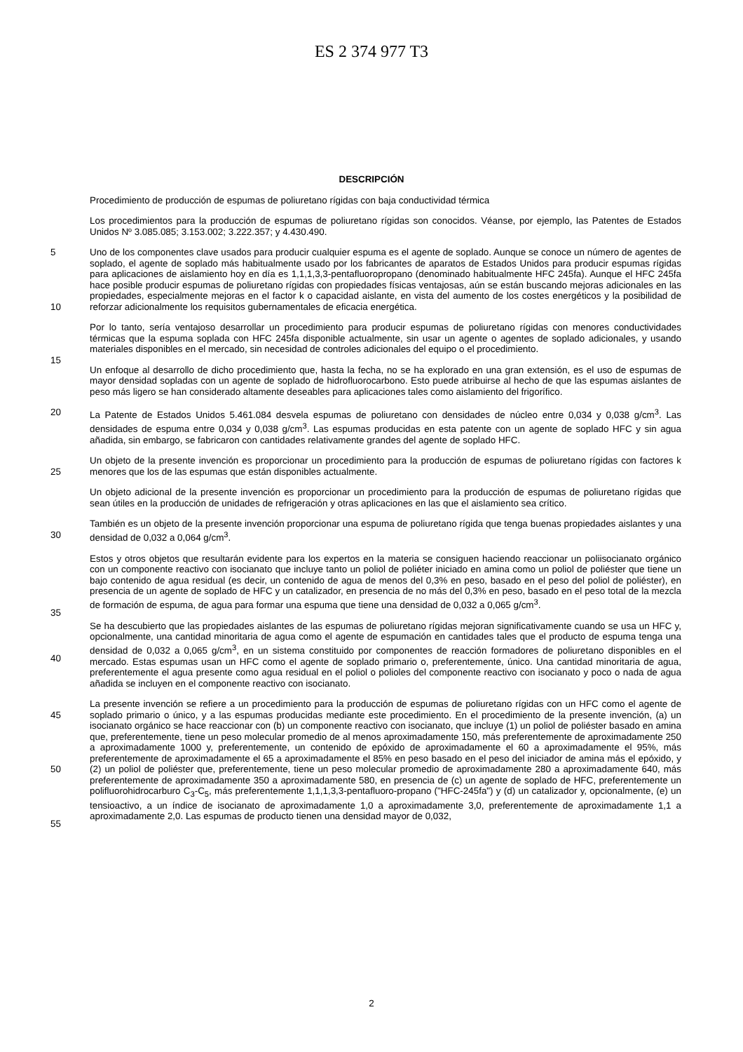ES 2 374 977 T3
DESCRIPCIÓN
Procedimiento de producción de espumas de poliuretano rígidas con baja conductividad térmica
Los procedimientos para la producción de espumas de poliuretano rígidas son conocidos. Véanse, por ejemplo, las Patentes de Estados Unidos Nº 3.085.085; 3.153.002; 3.222.357; y 4.430.490.
5
10
Uno de los componentes clave usados para producir cualquier espuma es el agente de soplado. Aunque se conoce un número de agentes de soplado, el agente de soplado más habitualmente usado por los fabricantes de aparatos de Estados Unidos para producir espumas rígidas para aplicaciones de aislamiento hoy en día es 1,1,1,3,3-pentafluoropropano (denominado habitualmente HFC 245fa). Aunque el HFC 245fa hace posible producir espumas de poliuretano rígidas con propiedades físicas ventajosas, aún se están buscando mejoras adicionales en las propiedades, especialmente mejoras en el factor k o capacidad aislante, en vista del aumento de los costes energéticos y la posibilidad de reforzar adicionalmente los requisitos gubernamentales de eficacia energética.
15 Por lo tanto, sería ventajoso desarrollar un procedimiento para producir espumas de poliuretano rígidas con menores conductividades térmicas que la espuma soplada con HFC 245fa disponible actualmente, sin usar un agente o agentes de soplado adicionales, y usando materiales disponibles en el mercado, sin necesidad de controles adicionales del equipo o el procedimiento.
Un enfoque al desarrollo de dicho procedimiento que, hasta la fecha, no se ha explorado en una gran extensión, es el uso de espumas de mayor densidad sopladas con un agente de soplado de hidrofluorocarbono. Esto puede atribuirse al hecho de que las espumas aislantes de peso más ligero se han considerado altamente deseables para aplicaciones tales como aislamiento del frigorífico.
20 La Patente de Estados Unidos 5.461.084 desvela espumas de poliuretano con densidades de núcleo entre 0,034 y 0,038 g/cm<sup>3</sup>. Las densidades de espuma entre 0,034 y 0,038 g/cm<sup>3</sup>. Las espumas producidas en esta patente con un agente de soplado HFC y sin agua añadida, sin embargo, se fabricaron con cantidades relativamente grandes del agente de soplado HFC.
25 Un objeto de la presente invención es proporcionar un procedimiento para la producción de espumas de poliuretano rígidas con factores k menores que los de las espumas que están disponibles actualmente.
Un objeto adicional de la presente invención es proporcionar un procedimiento para la producción de espumas de poliuretano rígidas que sean útiles en la producción de unidades de refrigeración y otras aplicaciones en las que el aislamiento sea crítico.
30 También es un objeto de la presente invención proporcionar una espuma de poliuretano rígida que tenga buenas propiedades aislantes y una densidad de 0,032 a 0,064 g/cm<sup>3</sup>.
35 Estos y otros objetos que resultarán evidente para los expertos en la materia se consiguen haciendo reaccionar un poliisocianato orgánico con un componente reactivo con isocianato que incluye tanto un poliol de poliéter iniciado en amina como un poliol de poliéster que tiene un bajo contenido de agua residual (es decir, un contenido de agua de menos del 0,3% en peso, basado en el peso del poliol de poliéster), en presencia de un agente de soplado de HFC y un catalizador, en presencia de no más del 0,3% en peso, basado en el peso total de la mezcla de formación de espuma, de agua para formar una espuma que tiene una densidad de 0,032 a 0,065 g/cm<sup>3</sup>.
40 Se ha descubierto que las propiedades aislantes de las espumas de poliuretano rígidas mejoran significativamente cuando se usa un HFC y, opcionalmente, una cantidad minoritaria de agua como el agente de espumación en cantidades tales que el producto de espuma tenga una densidad de 0,032 a 0,065 g/cm<sup>3</sup>, en un sistema constituido por componentes de reacción formadores de poliuretano disponibles en el mercado. Estas espumas usan un HFC como el agente de soplado primario o, preferentemente, único. Una cantidad minoritaria de agua, preferentemente el agua presente como agua residual en el poliol o polioles del componente reactivo con isocianato y poco o nada de agua añadida se incluyen en el componente reactivo con isocianato.
45
50
55
La presente invención se refiere a un procedimiento para la producción de espumas de poliuretano rígidas con un HFC como el agente de soplado primario o único, y a las espumas producidas mediante este procedimiento. En el procedimiento de la presente invención, (a) un isocianato orgánico se hace reaccionar con (b) un componente reactivo con isocianato, que incluye (1) un poliol de poliéster basado en amina que, preferentemente, tiene un peso molecular promedio de al menos aproximadamente 150, más preferentemente de aproximadamente 250 a aproximadamente 1000 y, preferentemente, un contenido de epóxido de aproximadamente el 60 a aproximadamente el 95%, más preferentemente de aproximadamente el 65 a aproximadamente el 85% en peso basado en el peso del iniciador de amina más el epóxido, y (2) un poliol de poliéster que, preferentemente, tiene un peso molecular promedio de aproximadamente 280 a aproximadamente 640, más preferentemente de aproximadamente 350 a aproximadamente 580, en presencia de (c) un agente de soplado de HFC, preferentemente un polifluorohidrocarburo C<sub>3</sub>-C<sub>5</sub>, más preferentemente 1,1,1,3,3-pentafluoro-propano ("HFC-245fa") y (d) un catalizador y, opcionalmente, (e) un tensioactivo, a un índice de isocianato de aproximadamente 1,0 a aproximadamente 3,0, preferentemente de aproximadamente 1,1 a aproximadamente 2,0. Las espumas de producto tienen una densidad mayor de 0,032,
2